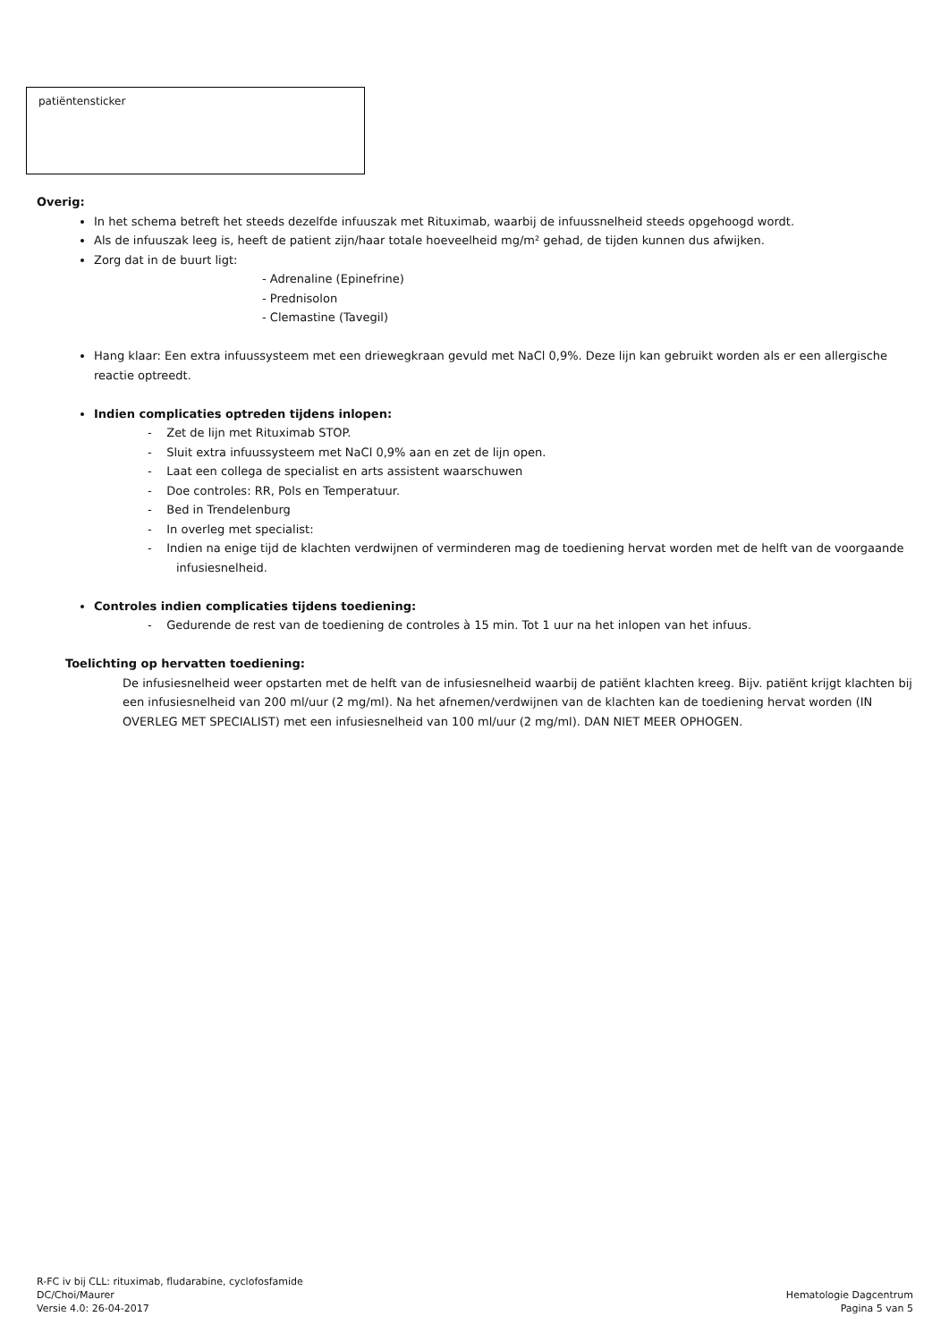patiëntensticker
Overig:
In het schema betreft het steeds dezelfde infuuszak met Rituximab, waarbij de infuussnelheid steeds opgehoogd wordt.
Als de infuuszak leeg is, heeft de patient zijn/haar totale hoeveelheid mg/m² gehad, de tijden kunnen dus afwijken.
Zorg dat in de buurt ligt:
- Adrenaline (Epinefrine)
- Prednisolon
- Clemastine (Tavegil)
Hang klaar: Een extra infuussysteem met een driewegkraan gevuld met NaCl 0,9%. Deze lijn kan gebruikt worden als er een allergische reactie optreedt.
Indien complicaties optreden tijdens inlopen:
- Zet de lijn met Rituximab STOP.
- Sluit extra infuussysteem met NaCl 0,9% aan en zet de lijn open.
- Laat een collega de specialist en arts assistent waarschuwen
- Doe controles: RR, Pols en Temperatuur.
- Bed in Trendelenburg
- In overleg met specialist:
- Indien na enige tijd de klachten verdwijnen of verminderen mag de toediening hervat worden met de helft van de voorgaande infusiesnelheid.
Controles indien complicaties tijdens toediening:
- Gedurende de rest van de toediening de controles à 15 min. Tot 1 uur na het inlopen van het infuus.
Toelichting op hervatten toediening:
De infusiesnelheid weer opstarten met de helft van de infusiesnelheid waarbij de patiënt klachten kreeg. Bijv. patiënt krijgt klachten bij een infusiesnelheid van 200 ml/uur (2 mg/ml). Na het afnemen/verdwijnen van de klachten kan de toediening hervat worden (IN OVERLEG MET SPECIALIST) met een infusiesnelheid van 100 ml/uur (2 mg/ml). DAN NIET MEER OPHOGEN.
R-FC iv bij CLL: rituximab, fludarabine, cyclofosfamide
DC/Choi/Maurer
Versie 4.0: 26-04-2017
Hematologie Dagcentrum
Pagina 5 van 5